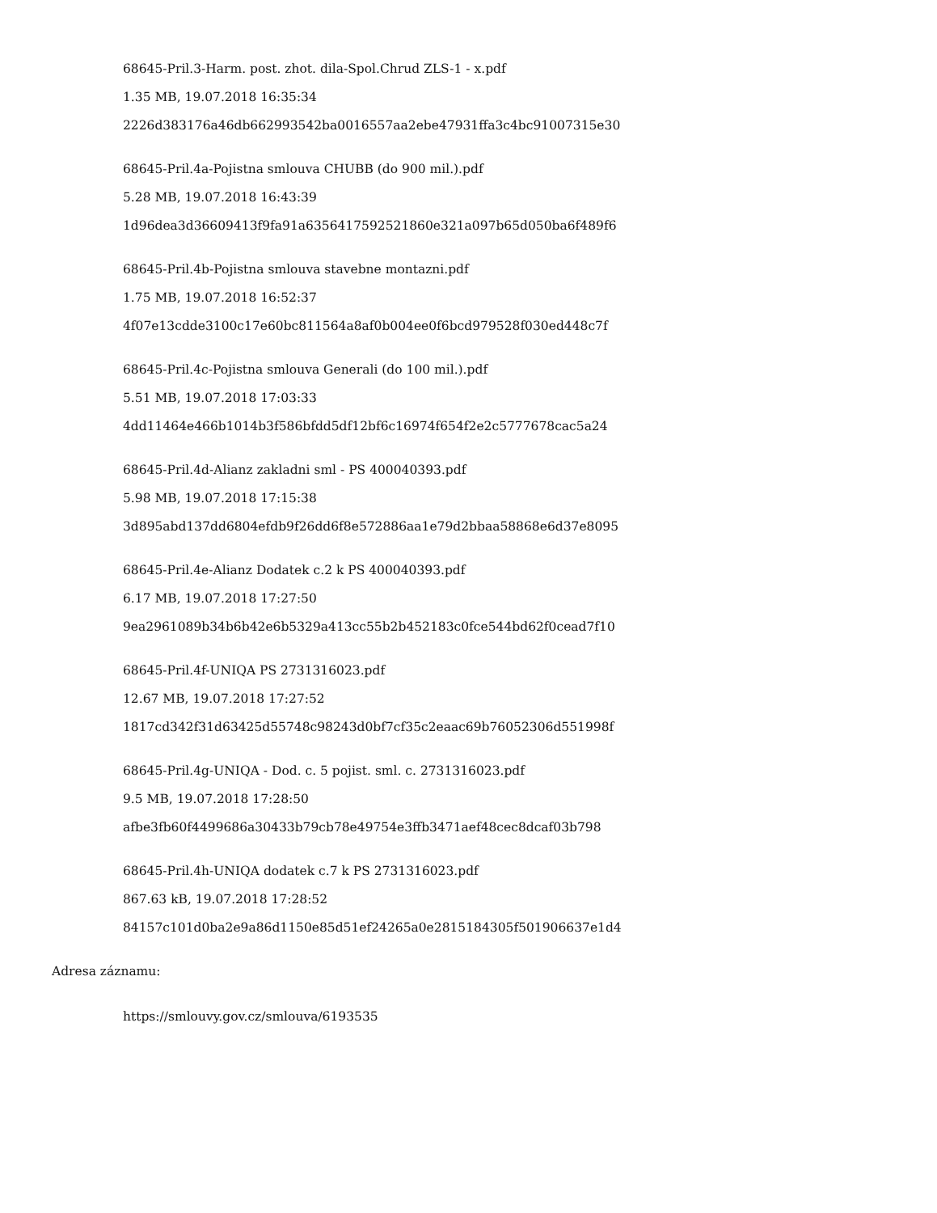68645-Pril.3-Harm. post. zhot. dila-Spol.Chrud ZLS-1 - x.pdf
1.35 MB, 19.07.2018 16:35:34
2226d383176a46db662993542ba0016557aa2ebe47931ffa3c4bc91007315e30
68645-Pril.4a-Pojistna smlouva CHUBB (do 900 mil.).pdf
5.28 MB, 19.07.2018 16:43:39
1d96dea3d36609413f9fa91a6356417592521860e321a097b65d050ba6f489f6
68645-Pril.4b-Pojistna smlouva stavebne montazni.pdf
1.75 MB, 19.07.2018 16:52:37
4f07e13cdde3100c17e60bc811564a8af0b004ee0f6bcd979528f030ed448c7f
68645-Pril.4c-Pojistna smlouva Generali (do 100 mil.).pdf
5.51 MB, 19.07.2018 17:03:33
4dd11464e466b1014b3f586bfdd5df12bf6c16974f654f2e2c5777678cac5a24
68645-Pril.4d-Alianz zakladni sml - PS 400040393.pdf
5.98 MB, 19.07.2018 17:15:38
3d895abd137dd6804efdb9f26dd6f8e572886aa1e79d2bbaa58868e6d37e8095
68645-Pril.4e-Alianz Dodatek c.2 k PS 400040393.pdf
6.17 MB, 19.07.2018 17:27:50
9ea2961089b34b6b42e6b5329a413cc55b2b452183c0fce544bd62f0cead7f10
68645-Pril.4f-UNIQA PS 2731316023.pdf
12.67 MB, 19.07.2018 17:27:52
1817cd342f31d63425d55748c98243d0bf7cf35c2eaac69b76052306d551998f
68645-Pril.4g-UNIQA - Dod. c. 5 pojist. sml. c. 2731316023.pdf
9.5 MB, 19.07.2018 17:28:50
afbe3fb60f4499686a30433b79cb78e49754e3ffb3471aef48cec8dcaf03b798
68645-Pril.4h-UNIQA dodatek c.7 k PS 2731316023.pdf
867.63 kB, 19.07.2018 17:28:52
84157c101d0ba2e9a86d1150e85d51ef24265a0e2815184305f501906637e1d4
Adresa záznamu:
https://smlouvy.gov.cz/smlouva/6193535